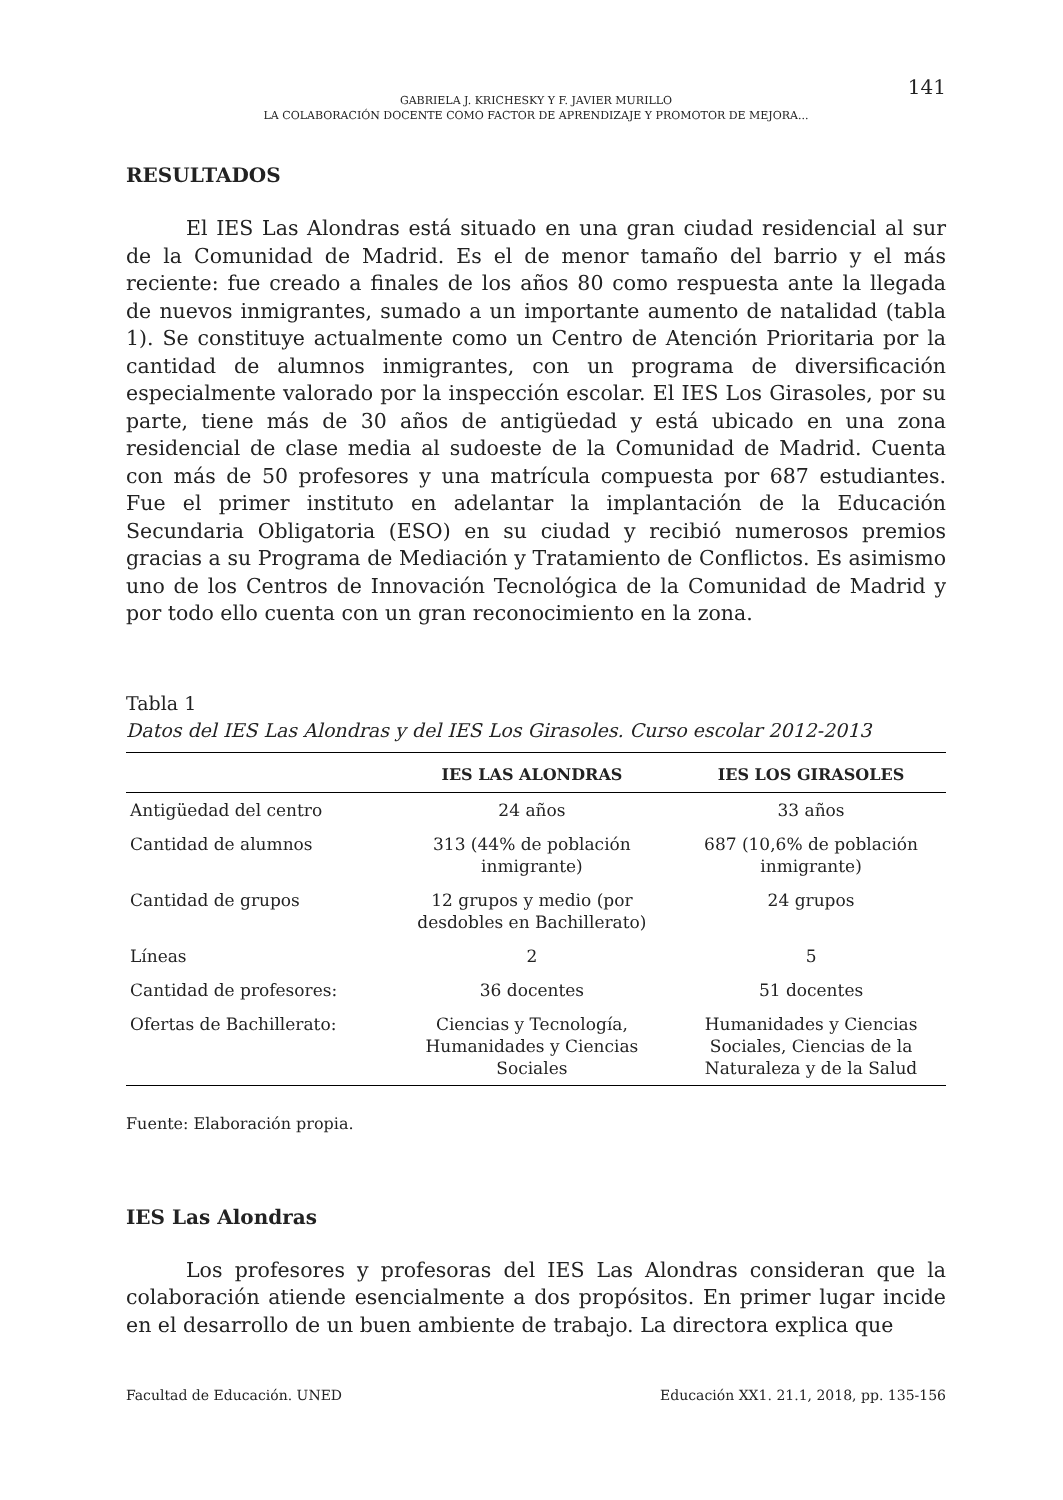GABRIELA J. KRICHESKY Y F. JAVIER MURILLO
LA COLABORACIÓN DOCENTE COMO FACTOR DE APRENDIZAJE Y PROMOTOR DE MEJORA...
141
RESULTADOS
El IES Las Alondras está situado en una gran ciudad residencial al sur de la Comunidad de Madrid. Es el de menor tamaño del barrio y el más reciente: fue creado a finales de los años 80 como respuesta ante la llegada de nuevos inmigrantes, sumado a un importante aumento de natalidad (tabla 1). Se constituye actualmente como un Centro de Atención Prioritaria por la cantidad de alumnos inmigrantes, con un programa de diversificación especialmente valorado por la inspección escolar. El IES Los Girasoles, por su parte, tiene más de 30 años de antigüedad y está ubicado en una zona residencial de clase media al sudoeste de la Comunidad de Madrid. Cuenta con más de 50 profesores y una matrícula compuesta por 687 estudiantes. Fue el primer instituto en adelantar la implantación de la Educación Secundaria Obligatoria (ESO) en su ciudad y recibió numerosos premios gracias a su Programa de Mediación y Tratamiento de Conflictos. Es asimismo uno de los Centros de Innovación Tecnológica de la Comunidad de Madrid y por todo ello cuenta con un gran reconocimiento en la zona.
Tabla 1
Datos del IES Las Alondras y del IES Los Girasoles. Curso escolar 2012-2013
| | IES LAS ALONDRAS | IES LOS GIRASOLES |
| --- | --- | --- |
| Antigüedad del centro | 24 años | 33 años |
| Cantidad de alumnos | 313 (44% de población inmigrante) | 687 (10,6% de población inmigrante) |
| Cantidad de grupos | 12 grupos y medio (por desdobles en Bachillerato) | 24 grupos |
| Líneas | 2 | 5 |
| Cantidad de profesores: | 36 docentes | 51 docentes |
| Ofertas de Bachillerato: | Ciencias y Tecnología, Humanidades y Ciencias Sociales | Humanidades y Ciencias Sociales, Ciencias de la Naturaleza y de la Salud |
Fuente: Elaboración propia.
IES Las Alondras
Los profesores y profesoras del IES Las Alondras consideran que la colaboración atiende esencialmente a dos propósitos. En primer lugar incide en el desarrollo de un buen ambiente de trabajo. La directora explica que
Facultad de Educación. UNED Educación XX1. 21.1, 2018, pp. 135-156